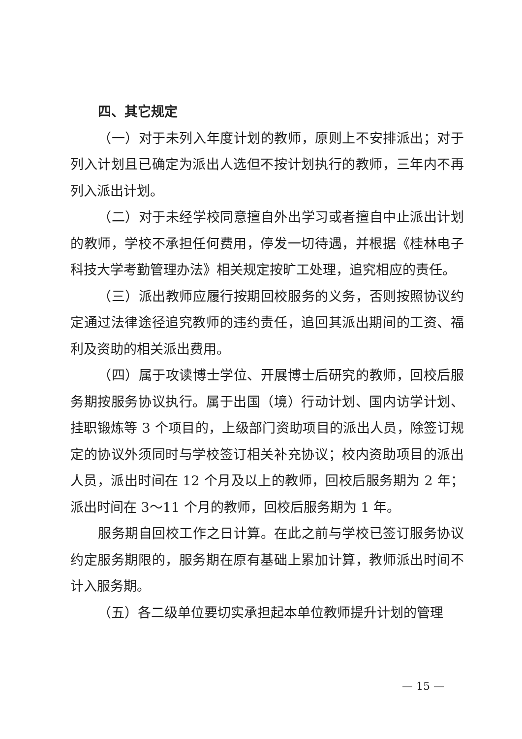四、其它规定
（一）对于未列入年度计划的教师，原则上不安排派出；对于列入计划且已确定为派出人选但不按计划执行的教师，三年内不再列入派出计划。
（二）对于未经学校同意擅自外出学习或者擅自中止派出计划的教师，学校不承担任何费用，停发一切待遇，并根据《桂林电子科技大学考勤管理办法》相关规定按旷工处理，追究相应的责任。
（三）派出教师应履行按期回校服务的义务，否则按照协议约定通过法律途径追究教师的违约责任，追回其派出期间的工资、福利及资助的相关派出费用。
（四）属于攻读博士学位、开展博士后研究的教师，回校后服务期按服务协议执行。属于出国（境）行动计划、国内访学计划、挂职锻炼等 3 个项目的，上级部门资助项目的派出人员，除签订规定的协议外须同时与学校签订相关补充协议；校内资助项目的派出人员，派出时间在 12 个月及以上的教师，回校后服务期为 2 年；派出时间在 3～11 个月的教师，回校后服务期为 1 年。
服务期自回校工作之日计算。在此之前与学校已签订服务协议约定服务期限的，服务期在原有基础上累加计算，教师派出时间不计入服务期。
（五）各二级单位要切实承担起本单位教师提升计划的管理
— 15 —